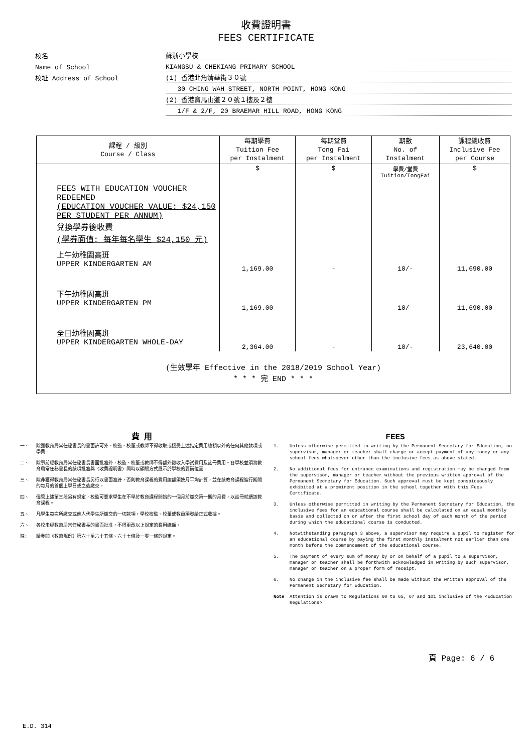收費證明書
FEES CERTIFICATE
校名
蘇浙小學校
Name of School
KIANGSU & CHEKIANG PRIMARY SCHOOL
校址 Address of School
(1) 香港北角清華街３０號
30 CHING WAH STREET, NORTH POINT, HONG KONG
(2) 香港寶馬山道２０號１樓及２樓
1/F & 2/F, 20 BRAEMAR HILL ROAD, HONG KONG
| 課程 / 級別 Course / Class | 每期學費 Tuition Fee per Instalment | 每期堂費 Tong Fai per Instalment | 期數 No. of Instalment | 課程總收費 Inclusive Fee per Course |
| --- | --- | --- | --- | --- |
| | $ | $ | 學費/堂費 Tuition/TongFai | $ |
| FEES WITH EDUCATION VOUCHER REDEEMED (EDUCATION VOUCHER VALUE: $24,150 PER STUDENT PER ANNUM) 兌換學券後收費 (學券面值: 每年每名學生 $24,150 元) | | | | |
| 上午幼稚園高班 UPPER KINDERGARTEN AM | 1,169.00 | - | 10/- | 11,690.00 |
| 下午幼稚園高班 UPPER KINDERGARTEN PM | 1,169.00 | - | 10/- | 11,690.00 |
| 全日幼稚園高班 UPPER KINDERGARTEN WHOLE-DAY | 2,364.00 | - | 10/- | 23,640.00 |
| (生效學年 Effective in the 2018/2019 School Year) * * * 完 END * * * | | | | |
費 用
一、 除獲教育局常任秘書長的書面許可外，校監、校董或教師不得收取或接受上述指定費用總額以外的任何其他款項或學費。
二、 除事前經教育局常任秘書長書面批准外，校監、校董或教師不得額外徵收入學試費用及註冊費用。各學校並須將教育局常任秘書長的該項批准與〈收費證明書〉同時以顯眼方式展示於學校的要衝位置。
三、 除非獲得教育局常任秘書長另行以書面准許，否則教育課程的費用總額須按月平均計算，並在該教育課程進行期間的每月的首個上學日或之後繳交。
四、 儘管上述第三段另有規定，校監可要求學生在不早於教育課程開始的一個月前繳交第一期的月費，以註冊就讀該教育課程。
五、 凡學生每次所繳交或他人代學生所繳交的一切款項，學校校監、校董或教員須發給正式收據。
六、 各校未經教育局常任秘書長的書面批准，不得更改以上規定的費用總額。
註: 請參閱《教育規例》第六十至六十五條、六十七條及一零一條的規定。
FEES
1. Unless otherwise permitted in writing by the Permanent Secretary for Education, no supervisor, manager or teacher shall charge or accept payment of any money or any school fees whatsoever other than the inclusive fees as above stated.
2. No additional fees for entrance examinations and registration may be charged from the supervisor, manager or teacher without the previous written approval of the Permanent Secretary for Education. Such approval must be kept conspicuously exhibited at a prominent position in the school together with this Fees Certificate.
3. Unless otherwise permitted in writing by the Permanent Secretary for Education, the inclusive fees for an educational course shall be calculated on an equal monthly basis and collected on or after the first school day of each month of the period during which the educational course is conducted.
4. Notwithstanding paragraph 3 above, a supervisor may require a pupil to register for an educational course by paying the first monthly instalment not earlier than one month before the commencement of the educational course.
5. The payment of every sum of money by or on behalf of a pupil to a supervisor, manager or teacher shall be forthwith acknowledged in writing by such supervisor, manager or teacher on a proper form of receipt.
6. No change in the inclusive fee shall be made without the written approval of the Permanent Secretary for Education.
Note Attention is drawn to Regulations 60 to 65, 67 and 101 inclusive of the <Education Regulations>
頁 Page: 6 / 6
E.D. 314